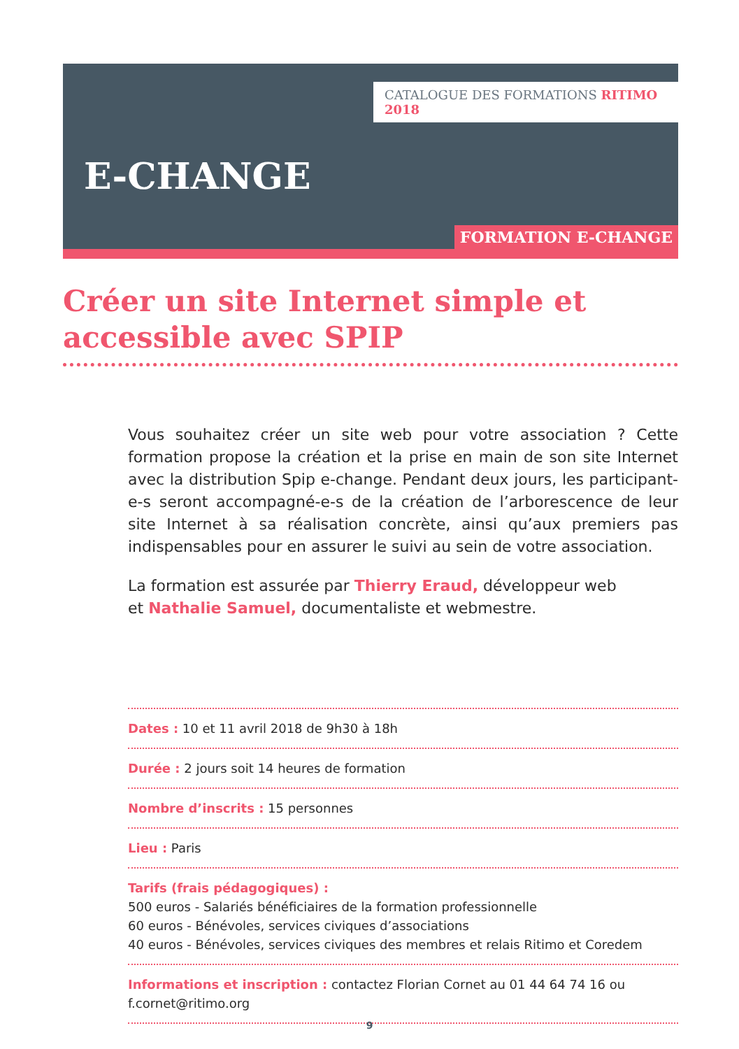CATALOGUE DES FORMATIONS RITIMO 2018
E-CHANGE
FORMATION E-CHANGE
Créer un site Internet simple et accessible avec SPIP
Vous souhaitez créer un site web pour votre association ? Cette formation propose la création et la prise en main de son site Internet avec la distribution Spip e-change. Pendant deux jours, les participant-e-s seront accompagné-e-s de la création de l’arborescence de leur site Internet à sa réalisation concrète, ainsi qu’aux premiers pas indispensables pour en assurer le suivi au sein de votre association.
La formation est assurée par Thierry Eraud, développeur web
et Nathalie Samuel, documentaliste et webmestre.
Dates : 10 et 11 avril 2018 de 9h30 à 18h
Durée : 2 jours soit 14 heures de formation
Nombre d’inscrits : 15 personnes
Lieu : Paris
Tarifs (frais pédagogiques) :
500 euros - Salariés bénéficiaires de la formation professionnelle
60 euros - Bénévoles, services civiques d’associations
40 euros - Bénévoles, services civiques des membres et relais Ritimo et Coredem
Informations et inscription : contactez Florian Cornet au 01 44 64 74 16 ou f.cornet@ritimo.org
9